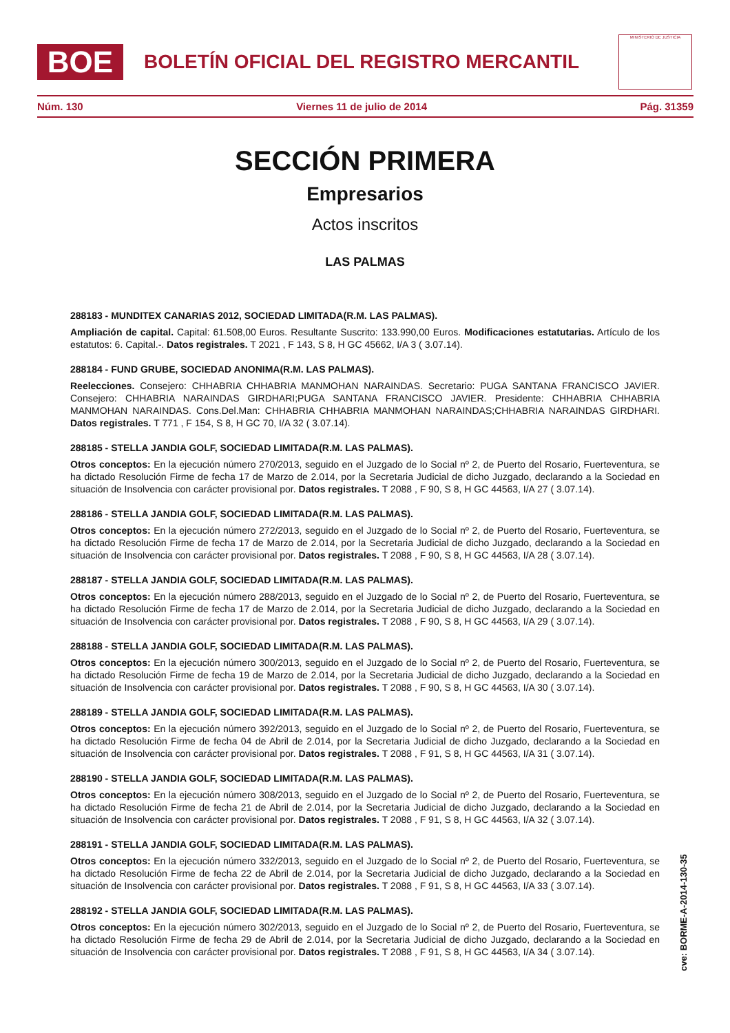BOE
BOLETÍN OFICIAL DEL REGISTRO MERCANTIL
MINISTERIO DE JUSTICIA
Núm. 130 Viernes 11 de julio de 2014 Pág. 31359
SECCIÓN PRIMERA
Empresarios
Actos inscritos
LAS PALMAS
288183 - MUNDITEX CANARIAS 2012, SOCIEDAD LIMITADA(R.M. LAS PALMAS).
Ampliación de capital. Capital: 61.508,00 Euros. Resultante Suscrito: 133.990,00 Euros. Modificaciones estatutarias. Artículo de los estatutos: 6. Capital.-. Datos registrales. T 2021 , F 143, S 8, H GC 45662, I/A 3 ( 3.07.14).
288184 - FUND GRUBE, SOCIEDAD ANONIMA(R.M. LAS PALMAS).
Reelecciones. Consejero: CHHABRIA CHHABRIA MANMOHAN NARAINDAS. Secretario: PUGA SANTANA FRANCISCO JAVIER. Consejero: CHHABRIA NARAINDAS GIRDHARI;PUGA SANTANA FRANCISCO JAVIER. Presidente: CHHABRIA CHHABRIA MANMOHAN NARAINDAS. Cons.Del.Man: CHHABRIA CHHABRIA MANMOHAN NARAINDAS;CHHABRIA NARAINDAS GIRDHARI. Datos registrales. T 771 , F 154, S 8, H GC 70, I/A 32 ( 3.07.14).
288185 - STELLA JANDIA GOLF, SOCIEDAD LIMITADA(R.M. LAS PALMAS).
Otros conceptos: En la ejecución número 270/2013, seguido en el Juzgado de lo Social nº 2, de Puerto del Rosario, Fuerteventura, se ha dictado Resolución Firme de fecha 17 de Marzo de 2.014, por la Secretaria Judicial de dicho Juzgado, declarando a la Sociedad en situación de Insolvencia con carácter provisional por. Datos registrales. T 2088 , F 90, S 8, H GC 44563, I/A 27 ( 3.07.14).
288186 - STELLA JANDIA GOLF, SOCIEDAD LIMITADA(R.M. LAS PALMAS).
Otros conceptos: En la ejecución número 272/2013, seguido en el Juzgado de lo Social nº 2, de Puerto del Rosario, Fuerteventura, se ha dictado Resolución Firme de fecha 17 de Marzo de 2.014, por la Secretaria Judicial de dicho Juzgado, declarando a la Sociedad en situación de Insolvencia con carácter provisional por. Datos registrales. T 2088 , F 90, S 8, H GC 44563, I/A 28 ( 3.07.14).
288187 - STELLA JANDIA GOLF, SOCIEDAD LIMITADA(R.M. LAS PALMAS).
Otros conceptos: En la ejecución número 288/2013, seguido en el Juzgado de lo Social nº 2, de Puerto del Rosario, Fuerteventura, se ha dictado Resolución Firme de fecha 17 de Marzo de 2.014, por la Secretaria Judicial de dicho Juzgado, declarando a la Sociedad en situación de Insolvencia con carácter provisional por. Datos registrales. T 2088 , F 90, S 8, H GC 44563, I/A 29 ( 3.07.14).
288188 - STELLA JANDIA GOLF, SOCIEDAD LIMITADA(R.M. LAS PALMAS).
Otros conceptos: En la ejecución número 300/2013, seguido en el Juzgado de lo Social nº 2, de Puerto del Rosario, Fuerteventura, se ha dictado Resolución Firme de fecha 19 de Marzo de 2.014, por la Secretaria Judicial de dicho Juzgado, declarando a la Sociedad en situación de Insolvencia con carácter provisional por. Datos registrales. T 2088 , F 90, S 8, H GC 44563, I/A 30 ( 3.07.14).
288189 - STELLA JANDIA GOLF, SOCIEDAD LIMITADA(R.M. LAS PALMAS).
Otros conceptos: En la ejecución número 392/2013, seguido en el Juzgado de lo Social nº 2, de Puerto del Rosario, Fuerteventura, se ha dictado Resolución Firme de fecha 04 de Abril de 2.014, por la Secretaria Judicial de dicho Juzgado, declarando a la Sociedad en situación de Insolvencia con carácter provisional por. Datos registrales. T 2088 , F 91, S 8, H GC 44563, I/A 31 ( 3.07.14).
288190 - STELLA JANDIA GOLF, SOCIEDAD LIMITADA(R.M. LAS PALMAS).
Otros conceptos: En la ejecución número 308/2013, seguido en el Juzgado de lo Social nº 2, de Puerto del Rosario, Fuerteventura, se ha dictado Resolución Firme de fecha 21 de Abril de 2.014, por la Secretaria Judicial de dicho Juzgado, declarando a la Sociedad en situación de Insolvencia con carácter provisional por. Datos registrales. T 2088 , F 91, S 8, H GC 44563, I/A 32 ( 3.07.14).
288191 - STELLA JANDIA GOLF, SOCIEDAD LIMITADA(R.M. LAS PALMAS).
Otros conceptos: En la ejecución número 332/2013, seguido en el Juzgado de lo Social nº 2, de Puerto del Rosario, Fuerteventura, se ha dictado Resolución Firme de fecha 22 de Abril de 2.014, por la Secretaria Judicial de dicho Juzgado, declarando a la Sociedad en situación de Insolvencia con carácter provisional por. Datos registrales. T 2088 , F 91, S 8, H GC 44563, I/A 33 ( 3.07.14).
288192 - STELLA JANDIA GOLF, SOCIEDAD LIMITADA(R.M. LAS PALMAS).
Otros conceptos: En la ejecución número 302/2013, seguido en el Juzgado de lo Social nº 2, de Puerto del Rosario, Fuerteventura, se ha dictado Resolución Firme de fecha 29 de Abril de 2.014, por la Secretaria Judicial de dicho Juzgado, declarando a la Sociedad en situación de Insolvencia con carácter provisional por. Datos registrales. T 2088 , F 91, S 8, H GC 44563, I/A 34 ( 3.07.14).
cve: BORME-A-2014-130-35